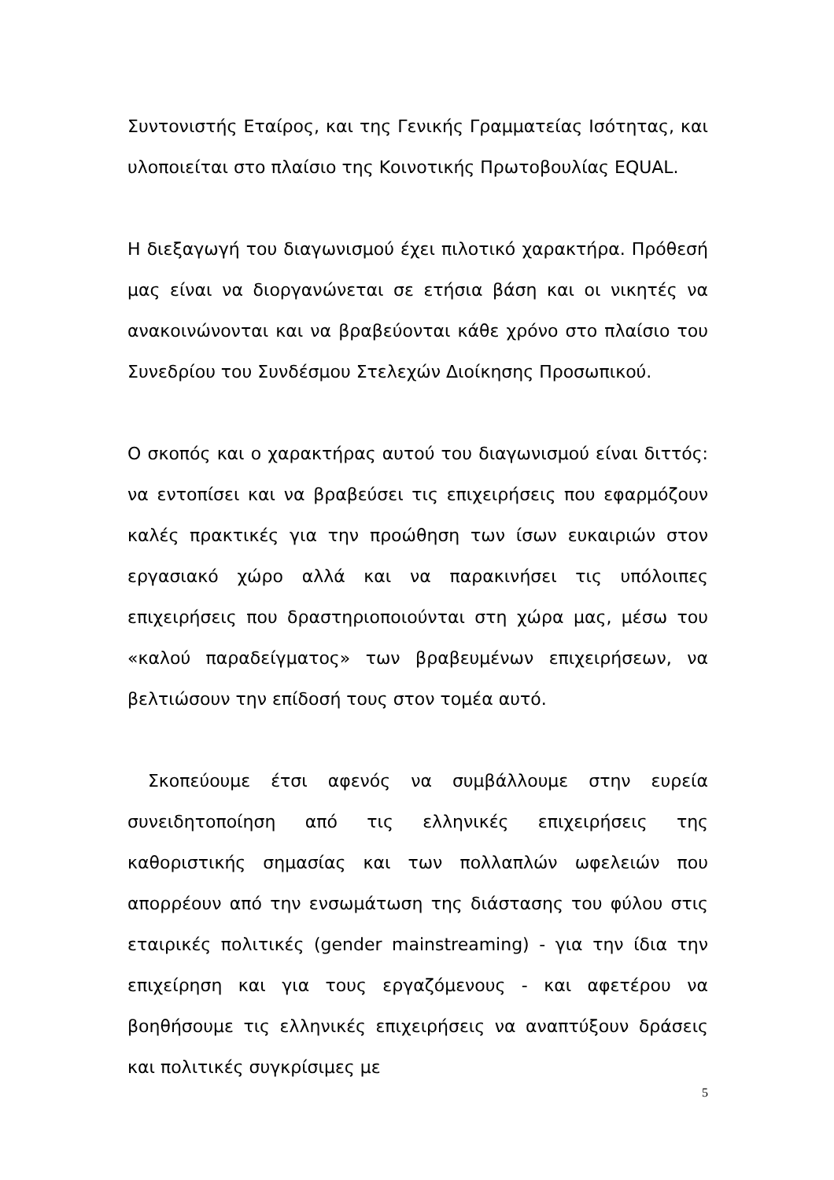Συντονιστής Εταίρος, και της Γενικής Γραμματείας Ισότητας, και υλοποιείται στο πλαίσιο της Κοινοτικής Πρωτοβουλίας EQUAL.
Η διεξαγωγή του διαγωνισμού έχει πιλοτικό χαρακτήρα. Πρόθεσή μας είναι να διοργανώνεται σε ετήσια βάση και οι νικητές να ανακοινώνονται και να βραβεύονται κάθε χρόνο στο πλαίσιο του Συνεδρίου του Συνδέσμου Στελεχών Διοίκησης Προσωπικού.
Ο σκοπός και ο χαρακτήρας αυτού του διαγωνισμού είναι διττός: να εντοπίσει και να βραβεύσει τις επιχειρήσεις που εφαρμόζουν καλές πρακτικές για την προώθηση των ίσων ευκαιριών στον εργασιακό χώρο αλλά και να παρακινήσει τις υπόλοιπες επιχειρήσεις που δραστηριοποιούνται στη χώρα μας, μέσω του «καλού παραδείγματος» των βραβευμένων επιχειρήσεων, να βελτιώσουν την επίδοσή τους στον τομέα αυτό.
Σκοπεύουμε έτσι αφενός να συμβάλλουμε στην ευρεία συνειδητοποίηση από τις ελληνικές επιχειρήσεις της καθοριστικής σημασίας και των πολλαπλών ωφελειών που απορρέουν από την ενσωμάτωση της διάστασης του φύλου στις εταιρικές πολιτικές (gender mainstreaming) - για την ίδια την επιχείρηση και για τους εργαζόμενους - και αφετέρου να βοηθήσουμε τις ελληνικές επιχειρήσεις να αναπτύξουν δράσεις και πολιτικές συγκρίσιμες με
5